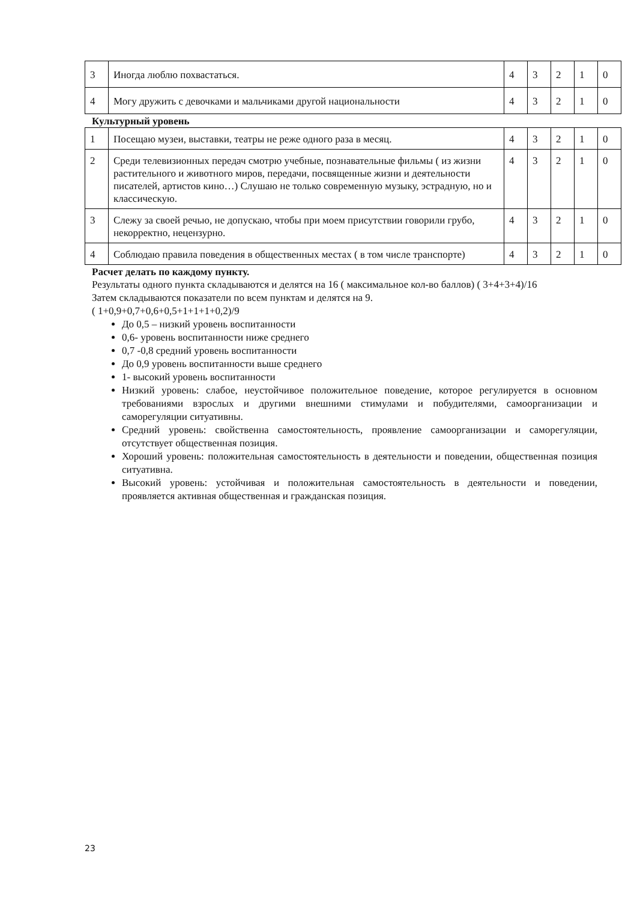| 3 | Иногда люблю похвастаться. | 4 | 3 | 2 | 1 | 0 |
| 4 | Могу дружить с девочками и мальчиками другой национальности | 4 | 3 | 2 | 1 | 0 |
Культурный уровень
| 1 | Посещаю музеи, выставки, театры не реже одного раза в месяц. | 4 | 3 | 2 | 1 | 0 |
| 2 | Среди телевизионных передач смотрю учебные, познавательные фильмы ( из жизни растительного и животного миров, передачи, посвященные жизни и деятельности писателей, артистов кино…) Слушаю не только современную музыку, эстрадную, но и классическую. | 4 | 3 | 2 | 1 | 0 |
| 3 | Слежу за своей речью, не допускаю, чтобы при моем присутствии говорили грубо, некорректно, нецензурно. | 4 | 3 | 2 | 1 | 0 |
| 4 | Соблюдаю правила поведения в общественных местах ( в том числе транспорте) | 4 | 3 | 2 | 1 | 0 |
Расчет делать по каждому пункту.
Результаты одного пункта складываются и делятся на 16 ( максимальное кол-во баллов) ( 3+4+3+4)/16
Затем складываются показатели по всем пунктам и делятся на 9.
( 1+0,9+0,7+0,6+0,5+1+1+1+0,2)/9
До 0,5 – низкий уровень воспитанности
0,6- уровень воспитанности ниже среднего
0,7 -0,8 средний уровень воспитанности
До 0,9 уровень воспитанности выше среднего
1- высокий уровень воспитанности
Низкий уровень: слабое, неустойчивое положительное поведение, которое регулируется в основном требованиями взрослых и другими внешними стимулами и побудителями, самоорганизации и саморегуляции ситуативны.
Средний уровень: свойственна самостоятельность, проявление самоорганизации и саморегуляции, отсутствует общественная позиция.
Хороший уровень: положительная самостоятельность в деятельности и поведении, общественная позиция ситуативна.
Высокий уровень: устойчивая и положительная самостоятельность в деятельности и поведении, проявляется активная общественная и гражданская позиция.
23